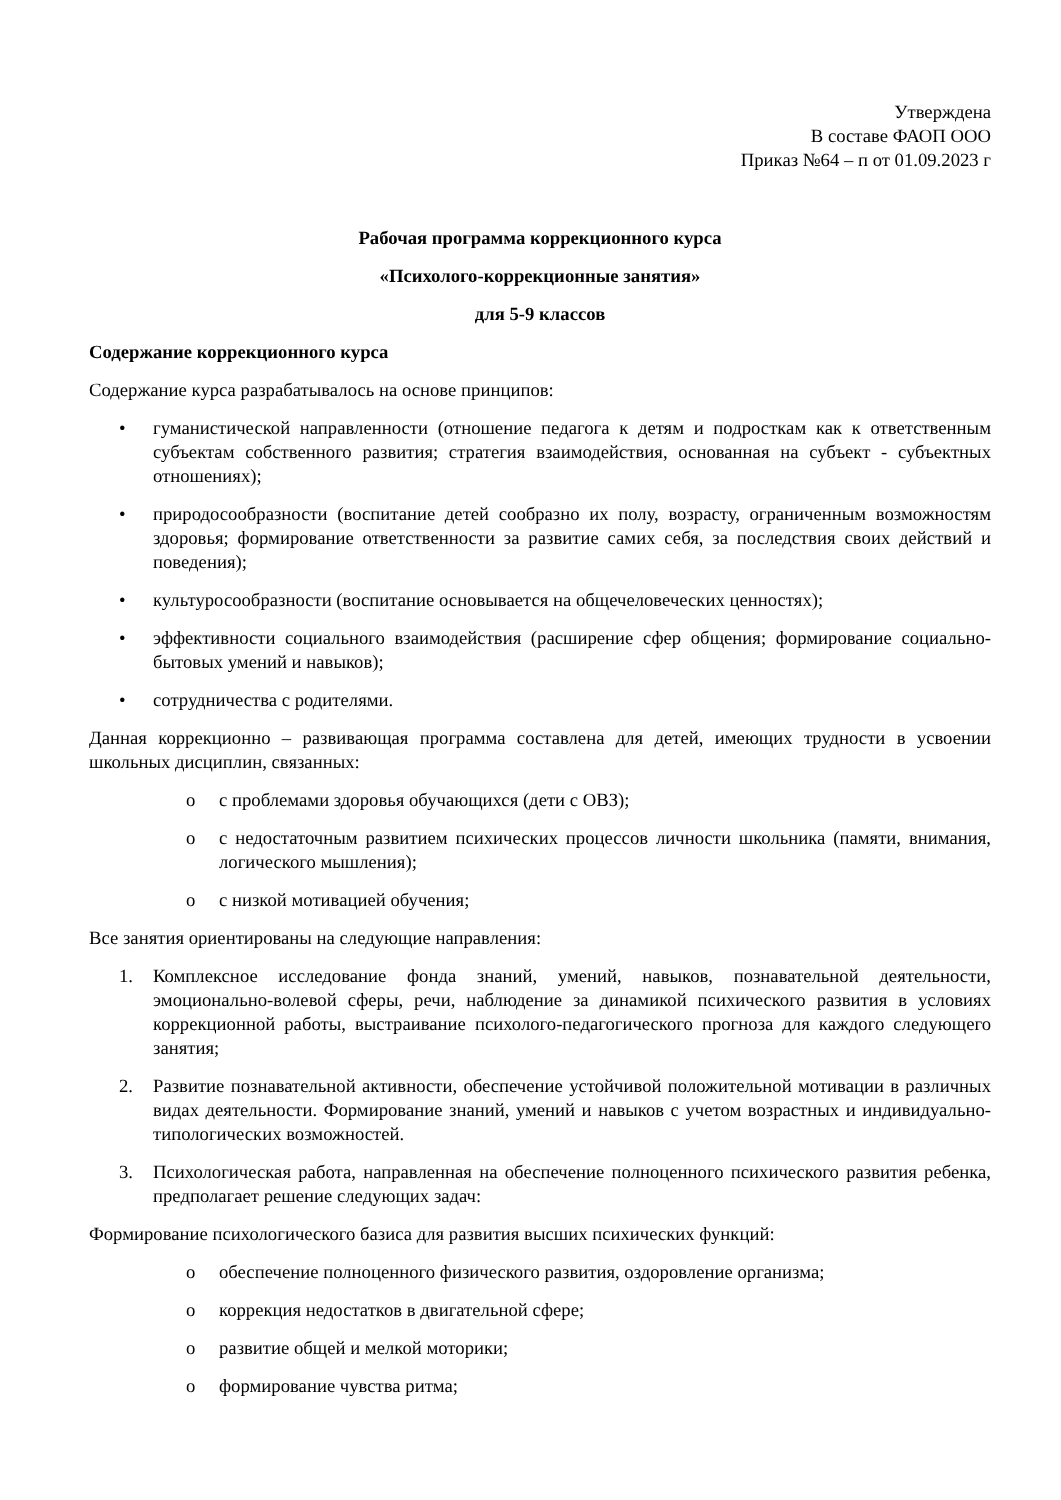Утверждена
В составе ФАОП ООО
Приказ №64 – п от 01.09.2023 г
Рабочая программа коррекционного курса
«Психолого-коррекционные занятия»
для 5-9 классов
Содержание коррекционного курса
Содержание курса разрабатывалось на основе принципов:
• гуманистической направленности (отношение педагога к детям и подросткам как к ответственным субъектам собственного развития; стратегия взаимодействия, основанная на субъект - субъектных отношениях);
• природосообразности (воспитание детей сообразно их полу, возрасту, ограниченным возможностям здоровья; формирование ответственности за развитие самих себя, за последствия своих действий и поведения);
• культуросообразности (воспитание основывается на общечеловеческих ценностях);
• эффективности социального взаимодействия (расширение сфер общения; формирование социально-бытовых умений и навыков);
• сотрудничества с родителями.
Данная коррекционно – развивающая программа составлена для детей, имеющих трудности в усвоении школьных дисциплин, связанных:
o с проблемами здоровья обучающихся (дети с ОВЗ);
o с недостаточным развитием психических процессов личности школьника (памяти, внимания, логического мышления);
o с низкой мотивацией обучения;
Все занятия ориентированы на следующие направления:
1. Комплексное исследование фонда знаний, умений, навыков, познавательной деятельности, эмоционально-волевой сферы, речи, наблюдение за динамикой психического развития в условиях коррекционной работы, выстраивание психолого-педагогического прогноза для каждого следующего занятия;
2. Развитие познавательной активности, обеспечение устойчивой положительной мотивации в различных видах деятельности. Формирование знаний, умений и навыков с учетом возрастных и индивидуально-типологических возможностей.
3. Психологическая работа, направленная на обеспечение полноценного психического развития ребенка, предполагает решение следующих задач:
Формирование психологического базиса для развития высших психических функций:
o обеспечение полноценного физического развития, оздоровление организма;
o коррекция недостатков в двигательной сфере;
o развитие общей и мелкой моторики;
o формирование чувства ритма;